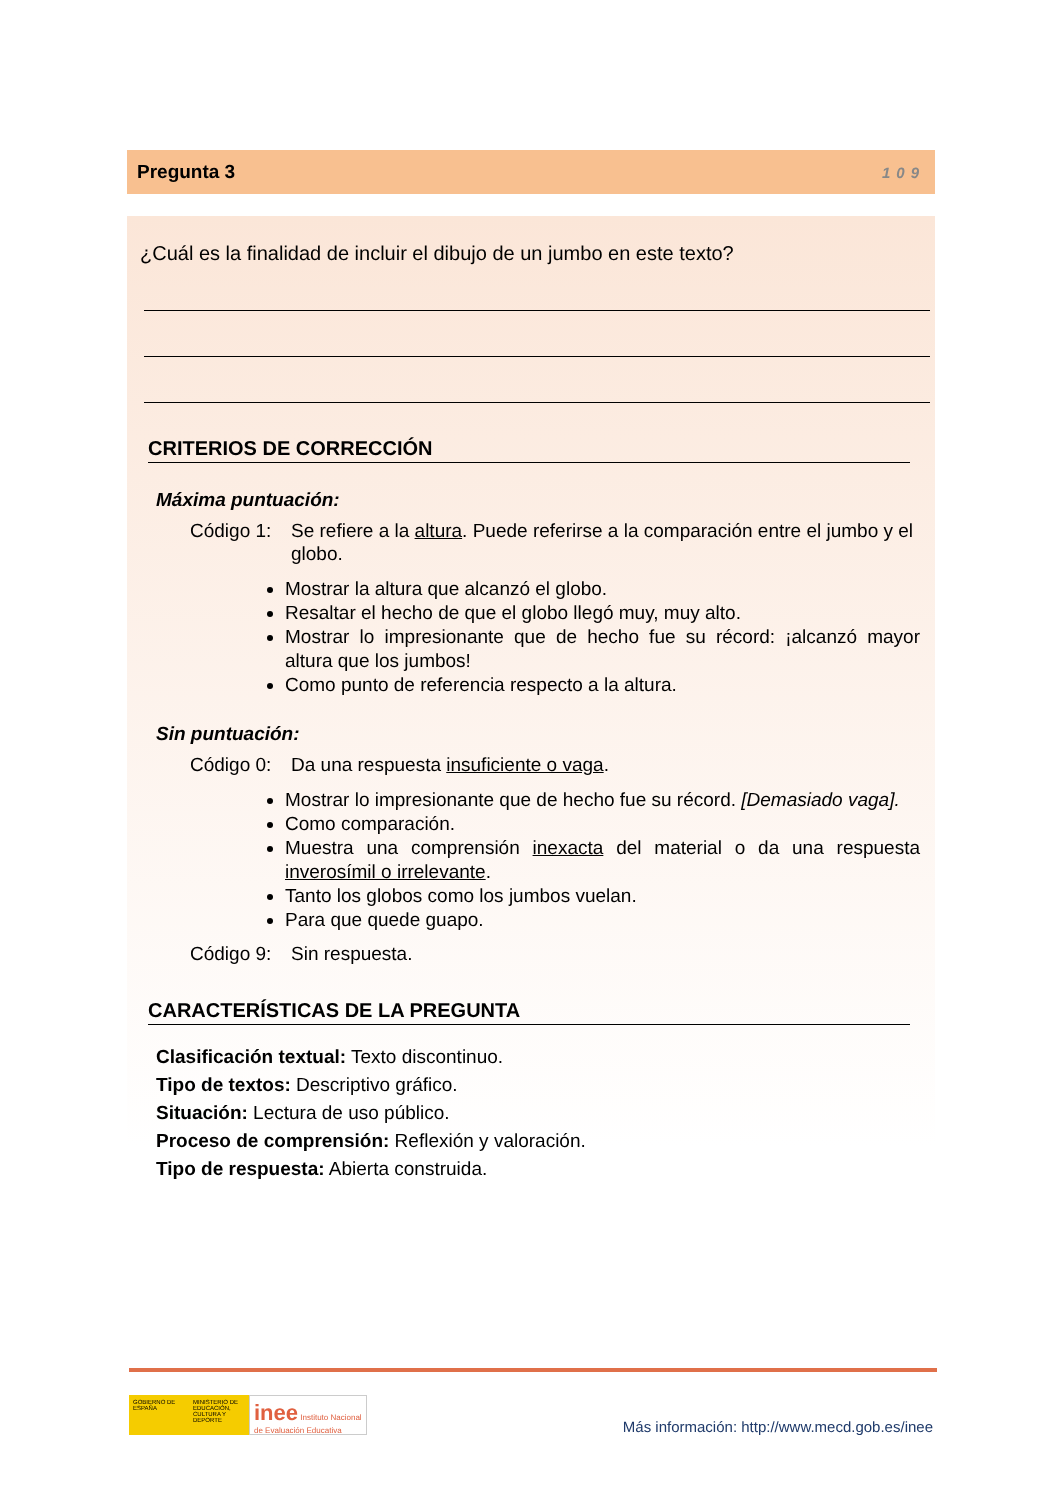Pregunta 3 109
¿Cuál es la finalidad de incluir el dibujo de un jumbo en este texto?
CRITERIOS DE CORRECCIÓN
Máxima puntuación:
Código 1: Se refiere a la altura. Puede referirse a la comparación entre el jumbo y el globo.
Mostrar la altura que alcanzó el globo.
Resaltar el hecho de que el globo llegó muy, muy alto.
Mostrar lo impresionante que de hecho fue su récord: ¡alcanzó mayor altura que los jumbos!
Como punto de referencia respecto a la altura.
Sin puntuación:
Código 0: Da una respuesta insuficiente o vaga.
Mostrar lo impresionante que de hecho fue su récord. [Demasiado vaga].
Como comparación.
Muestra una comprensión inexacta del material o da una respuesta inverosímil o irrelevante.
Tanto los globos como los jumbos vuelan.
Para que quede guapo.
Código 9: Sin respuesta.
CARACTERÍSTICAS DE LA PREGUNTA
Clasificación textual: Texto discontinuo.
Tipo de textos: Descriptivo gráfico.
Situación: Lectura de uso público.
Proceso de comprensión: Reflexión y valoración.
Tipo de respuesta: Abierta construida.
GOBIERNO DE ESPAÑA
MINISTERIO DE EDUCACIÓN, CULTURA Y DEPORTE
inee Instituto Nacional de Evaluación Educativa
Más información: http://www.mecd.gob.es/inee